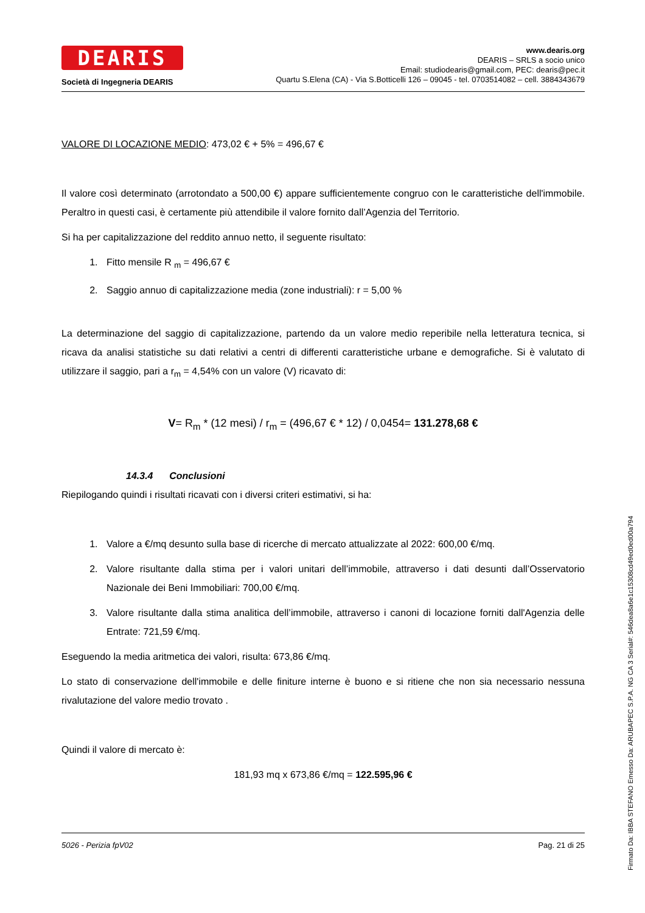DEARIS
Società di Ingegneria DEARIS
www.dearis.org
DEARIS – SRLS a socio unico
Email: studiodearis@gmail.com, PEC: dearis@pec.it
Quartu S.Elena (CA) - Via S.Botticelli 126 – 09045 - tel. 0703514082 – cell. 3884343679
VALORE DI LOCAZIONE MEDIO: 473,02 € + 5% = 496,67 €
Il valore così determinato (arrotondato a 500,00 €) appare sufficientemente congruo con le caratteristiche dell'immobile. Peraltro in questi casi, è certamente più attendibile il valore fornito dall’Agenzia del Territorio.
Si ha per capitalizzazione del reddito annuo netto, il seguente risultato:
1. Fitto mensile R <sub>m</sub> = 496,67 €
2. Saggio annuo di capitalizzazione media (zone industriali): r = 5,00 %
La determinazione del saggio di capitalizzazione, partendo da un valore medio reperibile nella letteratura tecnica, si ricava da analisi statistiche su dati relativi a centri di differenti caratteristiche urbane e demografiche. Si è valutato di utilizzare il saggio, pari a r<sub>m</sub> = 4,54% con un valore (V) ricavato di:
V= R<sub>m</sub> * (12 mesi) / r<sub>m</sub> = (496,67 € * 12) / 0,0454= 131.278,68 €
14.3.4 Conclusioni
Riepilogando quindi i risultati ricavati con i diversi criteri estimativi, si ha:
1. Valore a €/mq desunto sulla base di ricerche di mercato attualizzate al 2022: 600,00 €/mq.
2. Valore risultante dalla stima per i valori unitari dell’immobile, attraverso i dati desunti dall’Osservatorio Nazionale dei Beni Immobiliari: 700,00 €/mq.
3. Valore risultante dalla stima analitica dell’immobile, attraverso i canoni di locazione forniti dall'Agenzia delle Entrate: 721,59 €/mq.
Eseguendo la media aritmetica dei valori, risulta: 673,86 €/mq.
Lo stato di conservazione dell'immobile e delle finiture interne è buono e si ritiene che non sia necessario nessuna rivalutazione del valore medio trovato .
Quindi il valore di mercato è:
181,93 mq x 673,86 €/mq = 122.595,96 €
5026 - Perizia fpV02 Pag. 21 di 25
Firmato Da: IBBA STEFANO Emesso Da: ARUBAPEC S.P.A. NG CA 3 Serial#: 546dea8a6e1c15308cd49ed0ed00a794